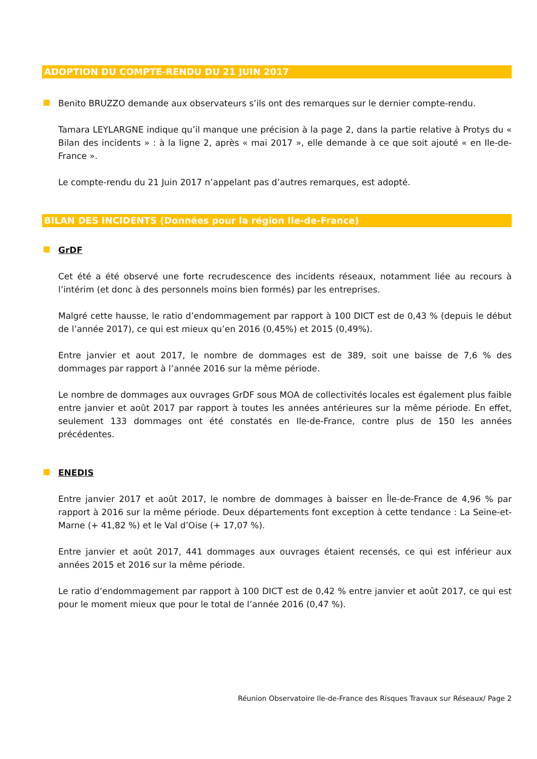ADOPTION DU COMPTE-RENDU DU 21 JUIN 2017
Benito BRUZZO demande aux observateurs s’ils ont des remarques sur le dernier compte-rendu.
Tamara LEYLARGNE indique qu’il manque une précision à la page 2, dans la partie relative à Protys du « Bilan des incidents » : à la ligne 2, après « mai 2017 », elle demande à ce que soit ajouté « en Ile-de-France ».
Le compte-rendu du 21 Juin 2017 n’appelant pas d’autres remarques, est adopté.
BILAN DES INCIDENTS (Données pour la région Ile-de-France)
GrDF
Cet été a été observé une forte recrudescence des incidents réseaux, notamment liée au recours à l’intérim (et donc à des personnels moins bien formés) par les entreprises.
Malgré cette hausse, le ratio d’endommagement par rapport à 100 DICT est de 0,43 % (depuis le début de l’année 2017), ce qui est mieux qu’en 2016 (0,45%) et 2015 (0,49%).
Entre janvier et aout 2017, le nombre de dommages est de 389, soit une baisse de 7,6 % des dommages par rapport à l’année 2016 sur la même période.
Le nombre de dommages aux ouvrages GrDF sous MOA de collectivités locales est également plus faible entre janvier et août 2017 par rapport à toutes les années antérieures sur la même période. En effet, seulement 133 dommages ont été constatés en Ile-de-France, contre plus de 150 les années précédentes.
ENEDIS
Entre janvier 2017 et août 2017, le nombre de dommages à baisser en Île-de-France de 4,96 % par rapport à 2016 sur la même période. Deux départements font exception à cette tendance : La Seine-et-Marne (+ 41,82 %) et le Val d’Oise (+ 17,07 %).
Entre janvier et août 2017, 441 dommages aux ouvrages étaient recensés, ce qui est inférieur aux années 2015 et 2016 sur la même période.
Le ratio d’endommagement par rapport à 100 DICT est de 0,42 % entre janvier et août 2017, ce qui est pour le moment mieux que pour le total de l’année 2016 (0,47 %).
Réunion Observatoire Ile-de-France des Risques Travaux sur Réseaux/ Page 2